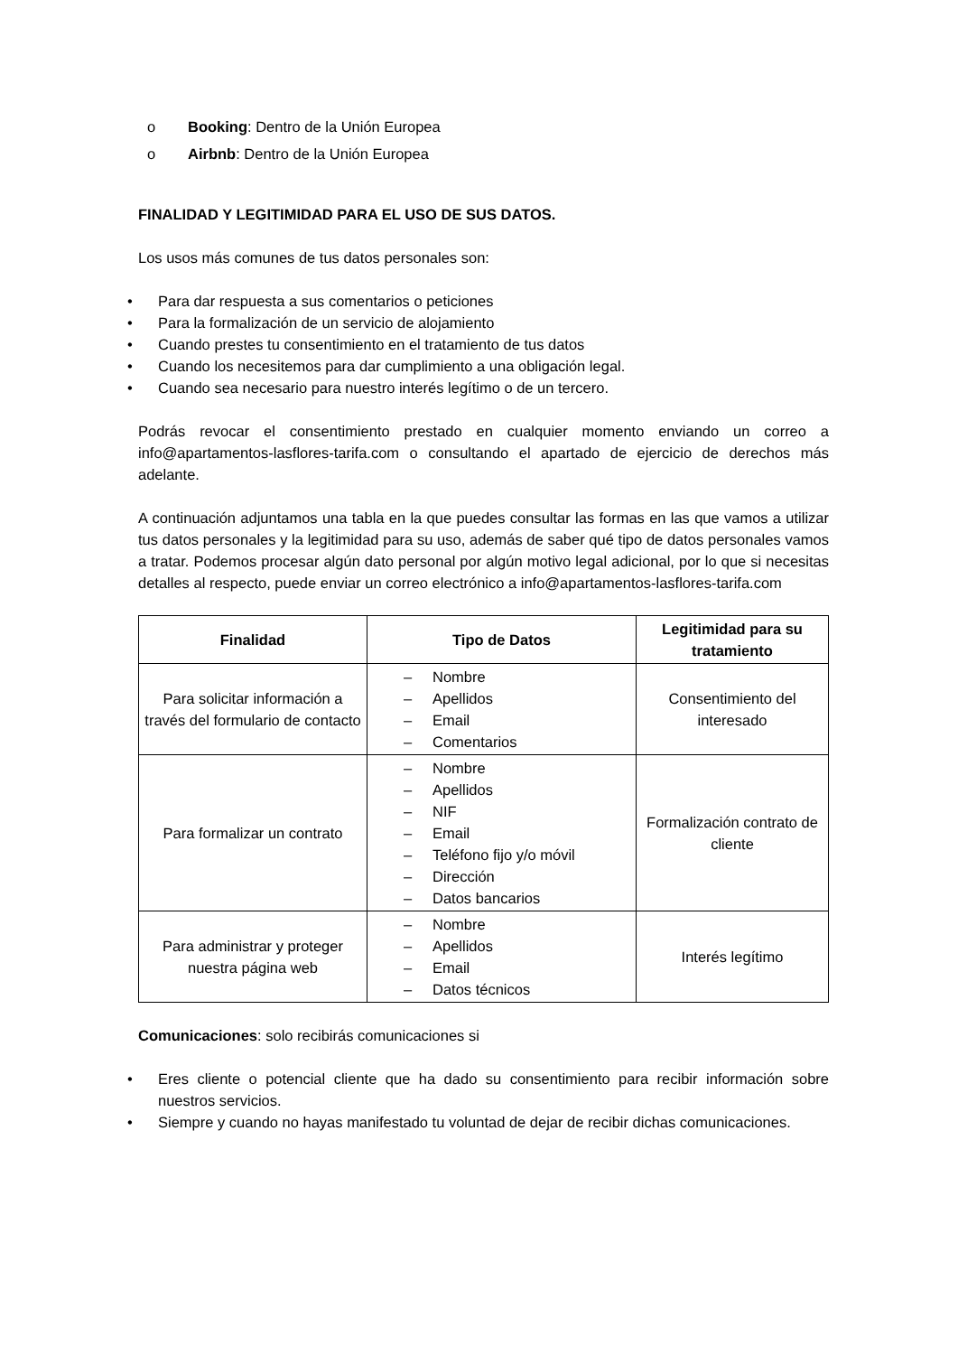o Booking: Dentro de la Unión Europea
o Airbnb: Dentro de la Unión Europea
FINALIDAD Y LEGITIMIDAD PARA EL USO DE SUS DATOS.
Los usos más comunes de tus datos personales son:
• Para dar respuesta a sus comentarios o peticiones
• Para la formalización de un servicio de alojamiento
• Cuando prestes tu consentimiento en el tratamiento de tus datos
• Cuando los necesitemos para dar cumplimiento a una obligación legal.
• Cuando sea necesario para nuestro interés legítimo o de un tercero.
Podrás revocar el consentimiento prestado en cualquier momento enviando un correo a info@apartamentos-lasflores-tarifa.com o consultando el apartado de ejercicio de derechos más adelante.
A continuación adjuntamos una tabla en la que puedes consultar las formas en las que vamos a utilizar tus datos personales y la legitimidad para su uso, además de saber qué tipo de datos personales vamos a tratar. Podemos procesar algún dato personal por algún motivo legal adicional, por lo que si necesitas detalles al respecto, puede enviar un correo electrónico a info@apartamentos-lasflores-tarifa.com
| Finalidad | Tipo de Datos | Legitimidad para su tratamiento |
| --- | --- | --- |
| Para solicitar información a través del formulario de contacto | – Nombre – Apellidos – Email – Comentarios | Consentimiento del interesado |
| Para formalizar un contrato | – Nombre – Apellidos – NIF – Email – Teléfono fijo y/o móvil – Dirección – Datos bancarios | Formalización contrato de cliente |
| Para administrar y proteger nuestra página web | – Nombre – Apellidos – Email – Datos técnicos | Interés legítimo |
Comunicaciones: solo recibirás comunicaciones si
• Eres cliente o potencial cliente que ha dado su consentimiento para recibir información sobre nuestros servicios.
• Siempre y cuando no hayas manifestado tu voluntad de dejar de recibir dichas comunicaciones.